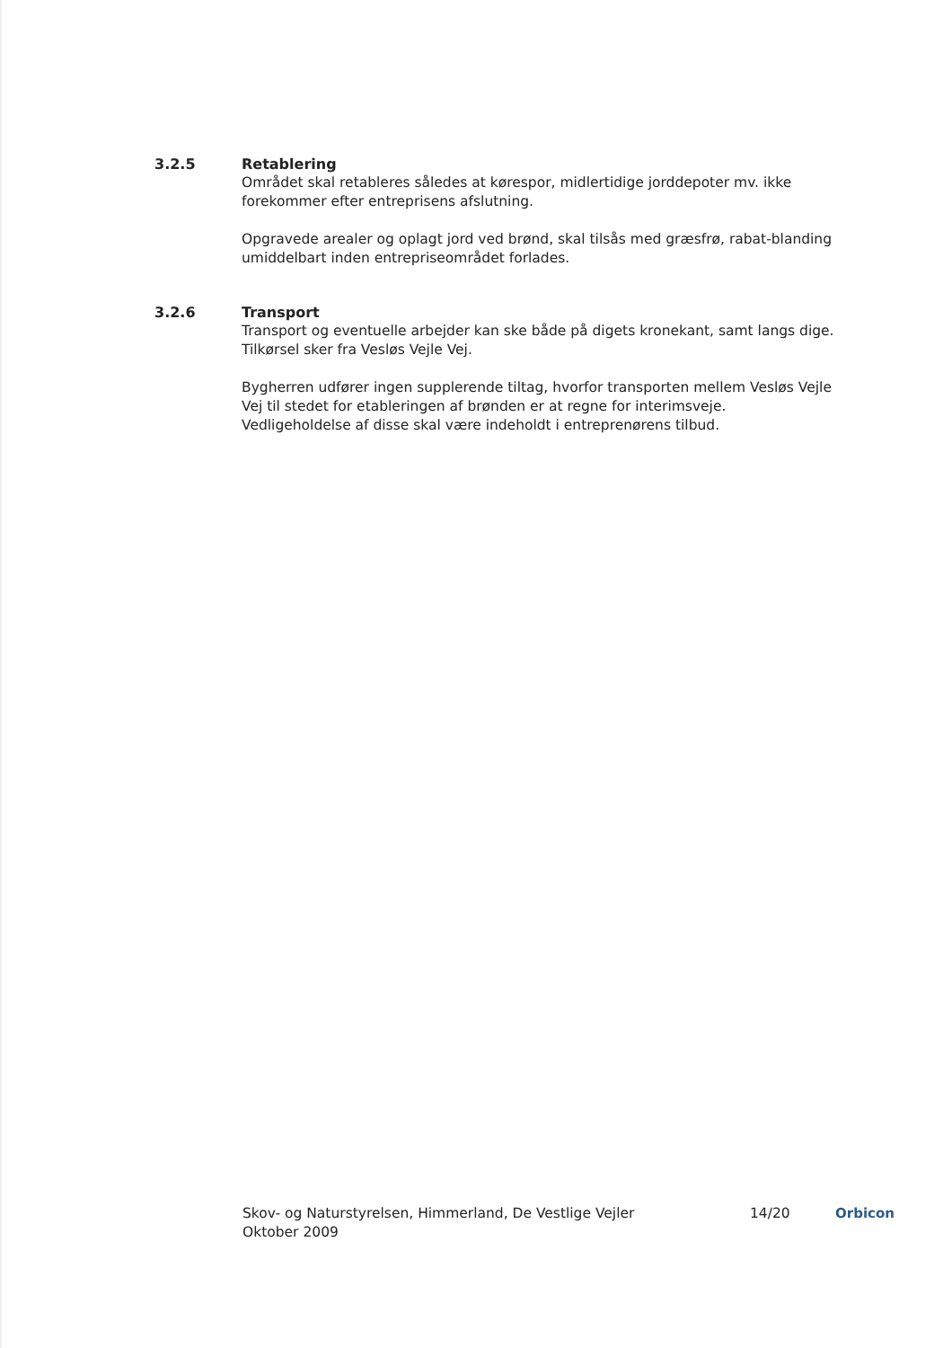3.2.5 Retablering
Området skal retableres således at kørespor, midlertidige jorddepoter mv. ikke forekommer efter entreprisens afslutning.
Opgravede arealer og oplagt jord ved brønd, skal tilsås med græsfrø, rabat-blanding umiddelbart inden entrepriseområdet forlades.
3.2.6 Transport
Transport og eventuelle arbejder kan ske både på digets kronekant, samt langs dige. Tilkørsel sker fra Vesløs Vejle Vej.
Bygherren udfører ingen supplerende tiltag, hvorfor transporten mellem Vesløs Vejle Vej til stedet for etableringen af brønden er at regne for interimsveje. Vedligeholdelse af disse skal være indeholdt i entreprenørens tilbud.
Skov- og Naturstyrelsen, Himmerland, De Vestlige Vejler
Oktober 2009
14/20 Orbicon